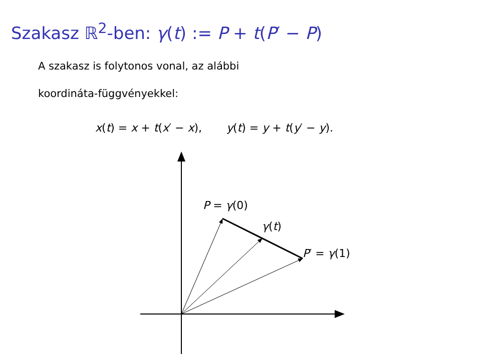Szakasz ℝ<sup>2</sup>-ben: γ(t) := P + t(P′ − P)
A szakasz is folytonos vonal, az alábbi
koordináta-függvényekkel:
x(t) = x + t(x′ − x), y(t) = y + t(y′ − y).
P = γ(0)
γ(t)
P′ = γ(1)